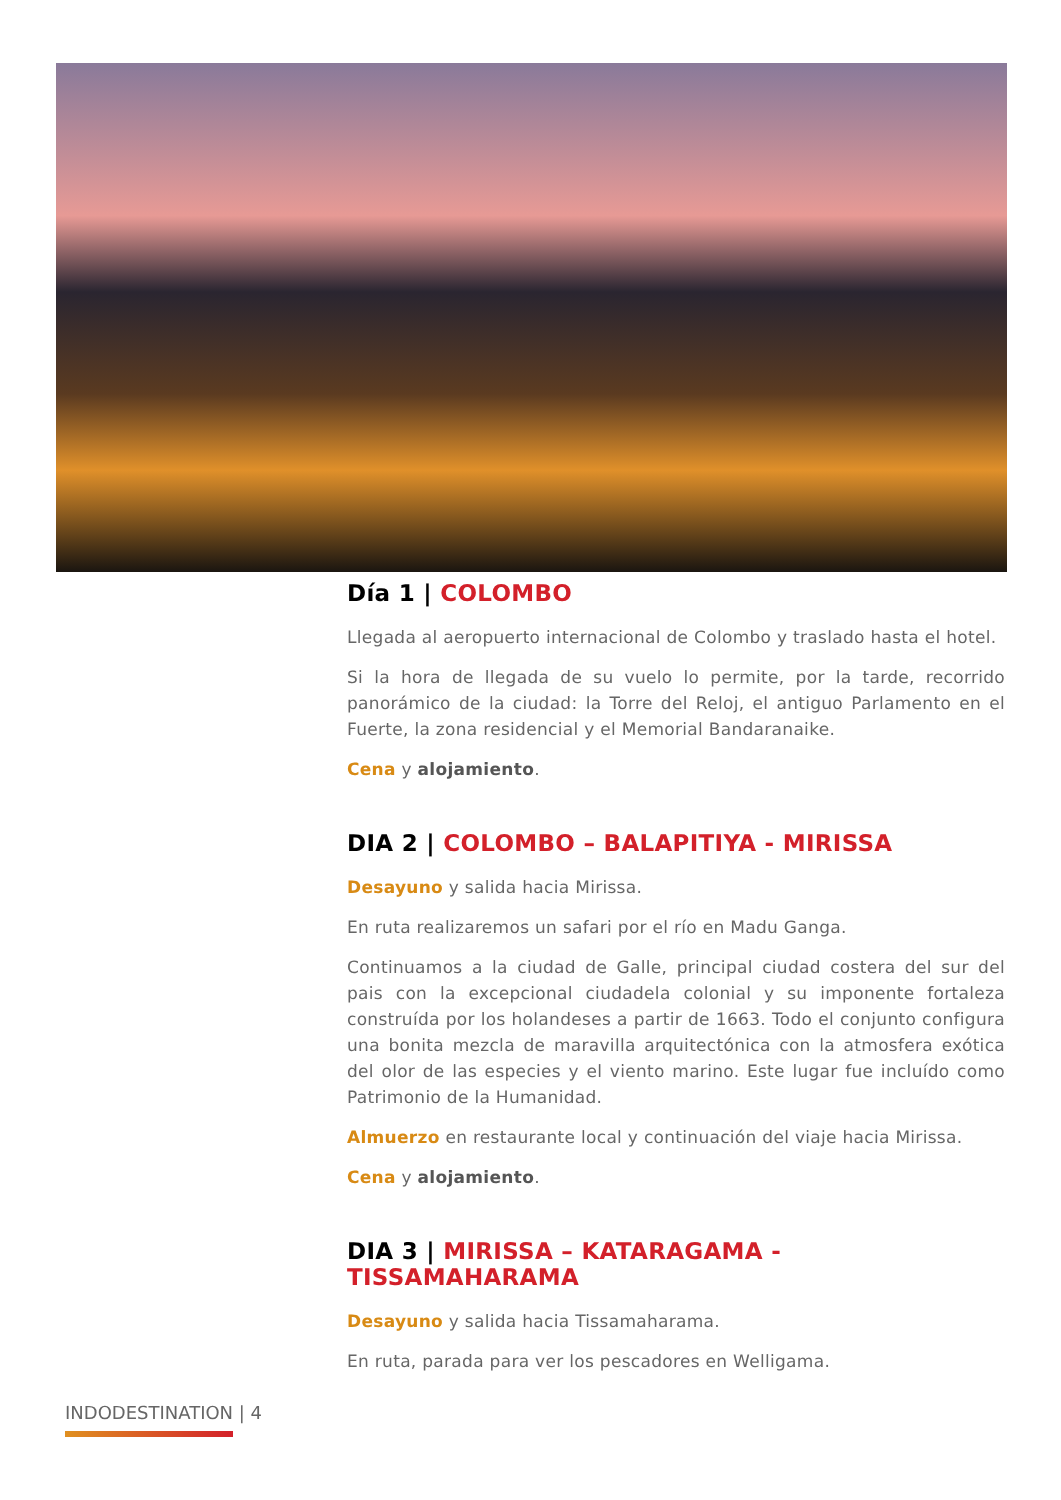Día 1 | COLOMBO
Llegada al aeropuerto internacional de Colombo y traslado hasta el hotel.
Si la hora de llegada de su vuelo lo permite, por la tarde, recorrido panorámico de la ciudad: la Torre del Reloj, el antiguo Parlamento en el Fuerte, la zona residencial y el Memorial Bandaranaike.
Cena y alojamiento.
DIA 2 | COLOMBO – BALAPITIYA - MIRISSA
Desayuno y salida hacia Mirissa.
En ruta realizaremos un safari por el río en Madu Ganga.
Continuamos a la ciudad de Galle, principal ciudad costera del sur del pais con la excepcional ciudadela colonial y su imponente fortaleza construída por los holandeses a partir de 1663. Todo el conjunto configura una bonita mezcla de maravilla arquitectónica con la atmosfera exótica del olor de las especies y el viento marino. Este lugar fue incluído como Patrimonio de la Humanidad.
Almuerzo en restaurante local y continuación del viaje hacia Mirissa.
Cena y alojamiento.
DIA 3 | MIRISSA – KATARAGAMA - TISSAMAHARAMA
Desayuno y salida hacia Tissamaharama.
En ruta, parada para ver los pescadores en Welligama.
INDODESTINATION | 4